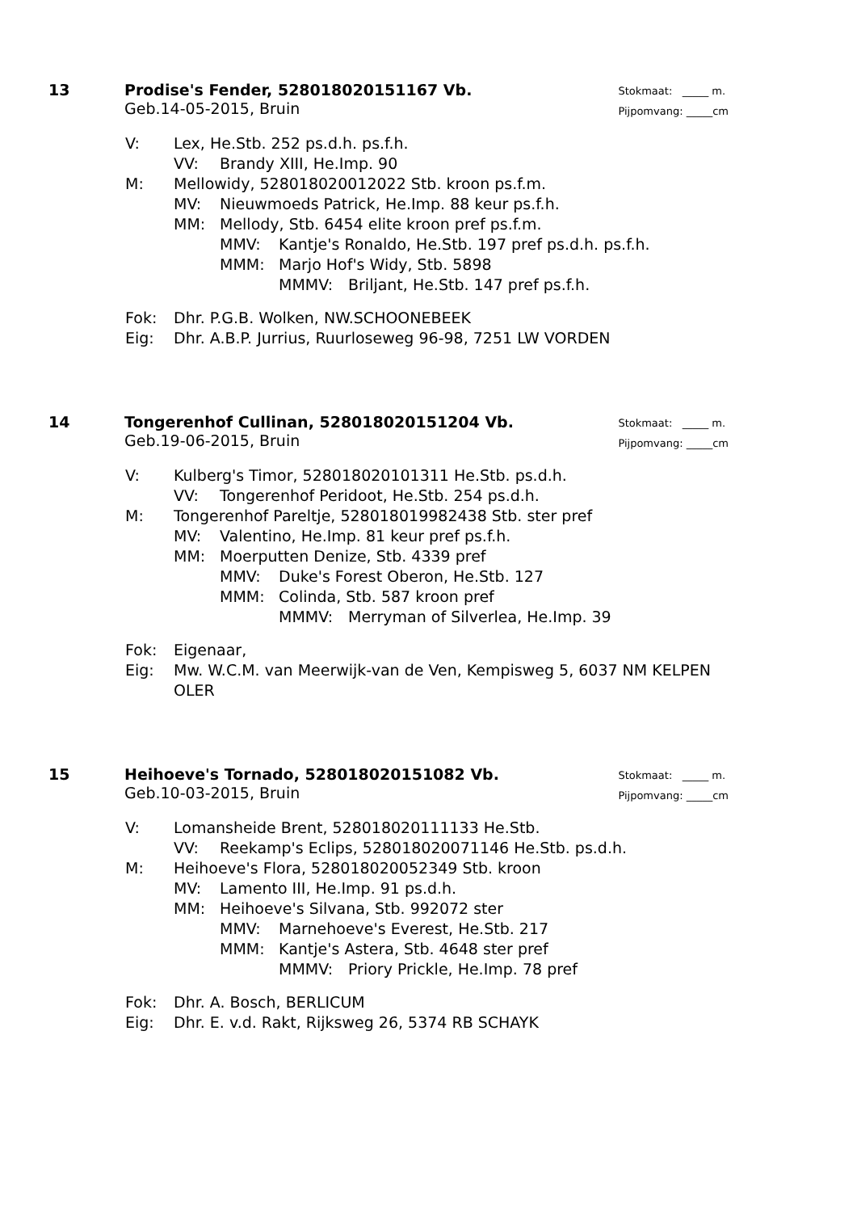Stokmaat: _____ m.
Pijpomvang: _____cm
13 Prodise's Fender, 528018020151167 Vb.
Geb.14-05-2015, Bruin
V: Lex, He.Stb. 252 ps.d.h. ps.f.h.
VV: Brandy XIII, He.Imp. 90
M: Mellowidy, 528018020012022 Stb. kroon ps.f.m.
MV: Nieuwmoeds Patrick, He.Imp. 88 keur ps.f.h.
MM: Mellody, Stb. 6454 elite kroon pref ps.f.m.
MMV: Kantje's Ronaldo, He.Stb. 197 pref ps.d.h. ps.f.h.
MMM: Marjo Hof's Widy, Stb. 5898
MMMV: Briljant, He.Stb. 147 pref ps.f.h.
Fok: Dhr. P.G.B. Wolken, NW.SCHOONEBEEK
Eig: Dhr. A.B.P. Jurrius, Ruurloseweg 96-98, 7251 LW VORDEN
Stokmaat: _____ m.
Pijpomvang: _____cm
14 Tongerenhof Cullinan, 528018020151204 Vb.
Geb.19-06-2015, Bruin
V: Kulberg's Timor, 528018020101311 He.Stb. ps.d.h.
VV: Tongerenhof Peridoot, He.Stb. 254 ps.d.h.
M: Tongerenhof Pareltje, 528018019982438 Stb. ster pref
MV: Valentino, He.Imp. 81 keur pref ps.f.h.
MM: Moerputten Denize, Stb. 4339 pref
MMV: Duke's Forest Oberon, He.Stb. 127
MMM: Colinda, Stb. 587 kroon pref
MMMV: Merryman of Silverlea, He.Imp. 39
Fok: Eigenaar,
Eig: Mw. W.C.M. van Meerwijk-van de Ven, Kempisweg 5, 6037 NM KELPEN OLER
Stokmaat: _____ m.
Pijpomvang: _____cm
15 Heihoeve's Tornado, 528018020151082 Vb.
Geb.10-03-2015, Bruin
V: Lomansheide Brent, 528018020111133 He.Stb.
VV: Reekamp's Eclips, 528018020071146 He.Stb. ps.d.h.
M: Heihoeve's Flora, 528018020052349 Stb. kroon
MV: Lamento III, He.Imp. 91 ps.d.h.
MM: Heihoeve's Silvana, Stb. 992072 ster
MMV: Marnehoeve's Everest, He.Stb. 217
MMM: Kantje's Astera, Stb. 4648 ster pref
MMMV: Priory Prickle, He.Imp. 78 pref
Fok: Dhr. A. Bosch, BERLICUM
Eig: Dhr. E. v.d. Rakt, Rijksweg 26, 5374 RB SCHAYK